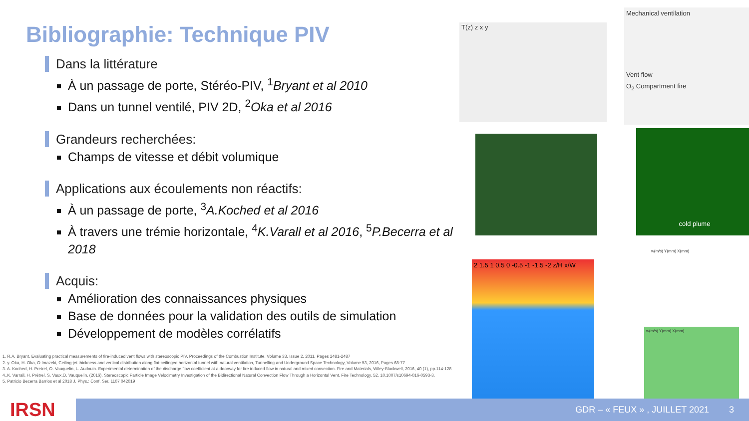Bibliographie: Technique PIV
Dans la littérature
À un passage de porte, Stéréo-PIV, <sup>1</sup>Bryant et al 2010
Dans un tunnel ventilé, PIV 2D, <sup>2</sup>Oka et al 2016
Grandeurs recherchées:
Champs de vitesse et débit volumique
Applications aux écoulements non réactifs:
À un passage de porte, <sup>3</sup>A.Koched et al 2016
À travers une trémie horizontale, <sup>4</sup>K.Varall et al 2016, <sup>5</sup>P.Becerra et al 2018
Acquis:
Amélioration des connaissances physiques
Base de données pour la validation des outils de simulation
Développement de modèles corrélatifs
1. R.A. Bryant, Evaluating practical measurements of fire-induced vent flows with stereoscopic PIV, Proceedings of the Combustion Institute, Volume 33, Issue 2, 2011, Pages 2481-2487
2. y. Oka, H. Oka, O.Imazeki, Ceiling-jet thickness and vertical distribution along flat-ceilinged horizontal tunnel with natural ventilation, Tunnelling and Underground Space Technology, Volume 53, 2016, Pages 68-77
3. A. Koched, H. Pretrel, O. Vauquelin, L. Audouin. Experimental determination of the discharge flow coefficient at a doorway for fire induced flow in natural and mixed convection. Fire and Materials, Wiley-Blackwell, 2016, 40 (1), pp.114-128
4..K. Varrall, H. Prétrel, S. Vaux,O. Vauquelin. (2016). Stereoscopic Particle Image Velocimetry Investigation of the Bidirectional Natural Convection Flow Through a Horizontal Vent. Fire Technology. 52. 10.1007/s10694-016-0593-3.
5. Patricio Becerra Barrios et al 2018 J. Phys.: Conf. Ser. 1107 042019
T(z) z x y
Mechanical ventilation
Vent flow
O<sub>2</sub> Compartment fire
cold plume
2 1.5 1 0.5 0 -0.5 -1 -1.5 -2 z/H x/W
w(m/s) Y(mm) X(mm)
w(m/s) Y(mm) X(mm)
IRSN GDR – « FEUX » , JUILLET 2021 3